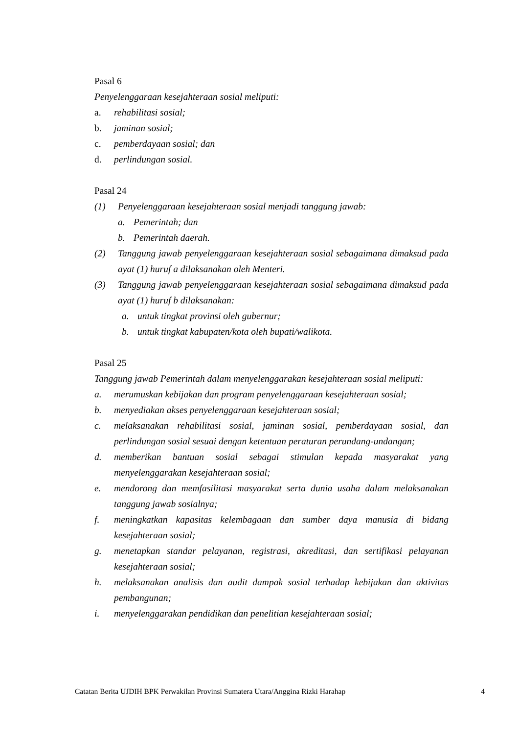Pasal 6
Penyelenggaraan kesejahteraan sosial meliputi:
a. rehabilitasi sosial;
b. jaminan sosial;
c. pemberdayaan sosial; dan
d. perlindungan sosial.
Pasal 24
(1) Penyelenggaraan kesejahteraan sosial menjadi tanggung jawab:
a. Pemerintah; dan
b. Pemerintah daerah.
(2) Tanggung jawab penyelenggaraan kesejahteraan sosial sebagaimana dimaksud pada ayat (1) huruf a dilaksanakan oleh Menteri.
(3) Tanggung jawab penyelenggaraan kesejahteraan sosial sebagaimana dimaksud pada ayat (1) huruf b dilaksanakan:
a. untuk tingkat provinsi oleh gubernur;
b. untuk tingkat kabupaten/kota oleh bupati/walikota.
Pasal 25
Tanggung jawab Pemerintah dalam menyelenggarakan kesejahteraan sosial meliputi:
a. merumuskan kebijakan dan program penyelenggaraan kesejahteraan sosial;
b. menyediakan akses penyelenggaraan kesejahteraan sosial;
c. melaksanakan rehabilitasi sosial, jaminan sosial, pemberdayaan sosial, dan perlindungan sosial sesuai dengan ketentuan peraturan perundang-undangan;
d. memberikan bantuan sosial sebagai stimulan kepada masyarakat yang menyelenggarakan kesejahteraan sosial;
e. mendorong dan memfasilitasi masyarakat serta dunia usaha dalam melaksanakan tanggung jawab sosialnya;
f. meningkatkan kapasitas kelembagaan dan sumber daya manusia di bidang kesejahteraan sosial;
g. menetapkan standar pelayanan, registrasi, akreditasi, dan sertifikasi pelayanan kesejahteraan sosial;
h. melaksanakan analisis dan audit dampak sosial terhadap kebijakan dan aktivitas pembangunan;
i. menyelenggarakan pendidikan dan penelitian kesejahteraan sosial;
Catatan Berita UJDIH BPK Perwakilan Provinsi Sumatera Utara/Anggina Rizki Harahap 4